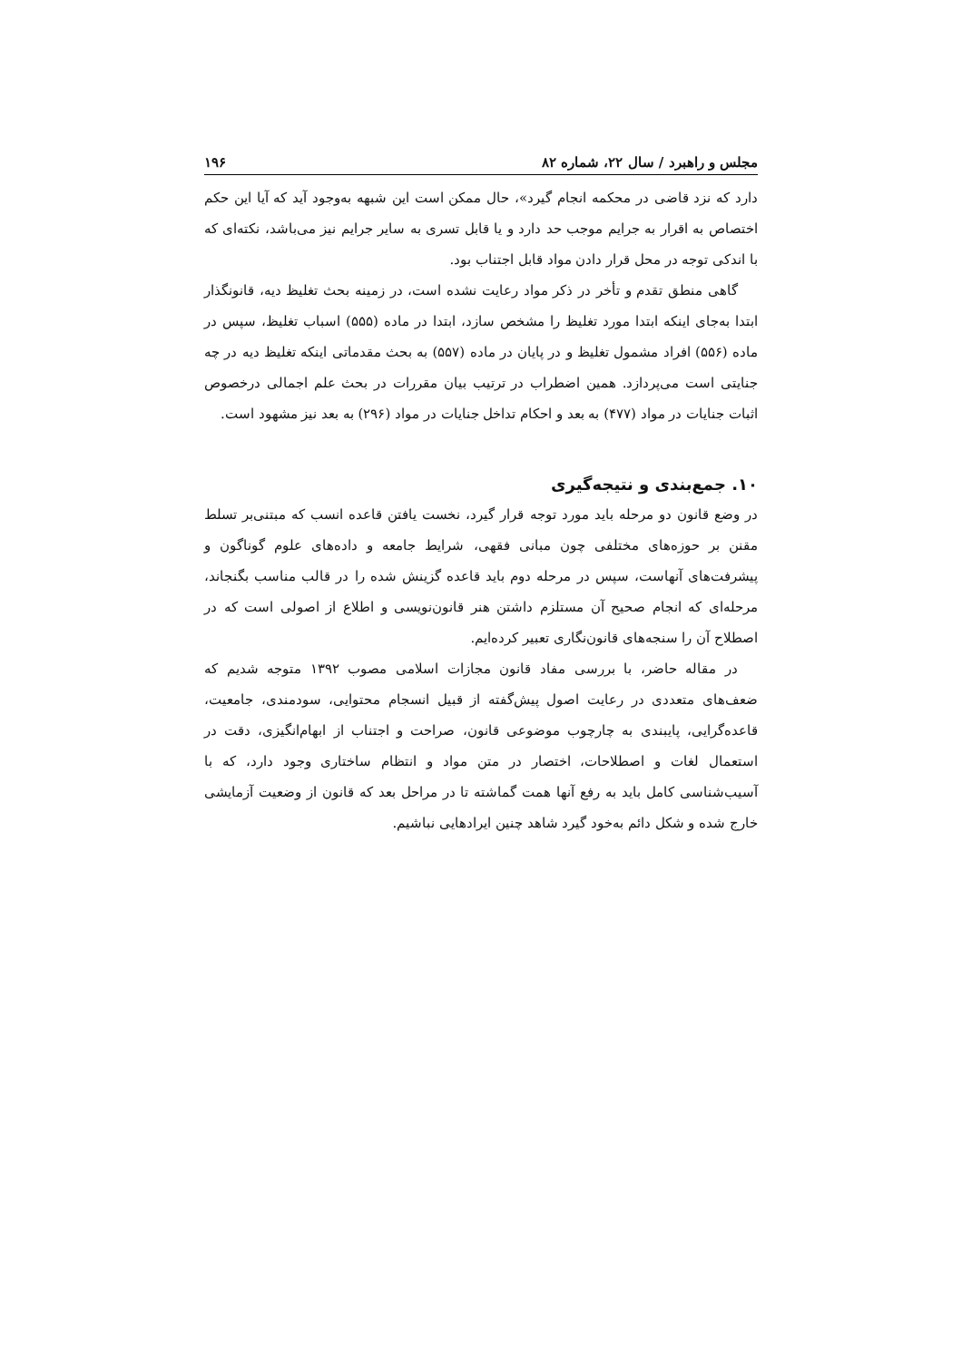مجلس و راهبرد / سال ۲۲، شماره ۸۲ ۱۹۶
دارد که نزد قاضی در محکمه انجام گیرد»، حال ممکن است این شبهه به‌وجود آید که آیا این حکم اختصاص به اقرار به جرایم موجب حد دارد و یا قابل تسری به سایر جرایم نیز می‌باشد، نکته‌ای که با اندکی توجه در محل قرار دادن مواد قابل اجتناب بود.
گاهی منطق تقدم و تأخر در ذکر مواد رعایت نشده است، در زمینه بحث تغلیظ دیه، قانونگذار ابتدا به‌جای اینکه ابتدا مورد تغلیظ را مشخص سازد، ابتدا در ماده (۵۵۵) اسباب تغلیظ، سپس در ماده (۵۵۶) افراد مشمول تغلیظ و در پایان در ماده (۵۵۷) به بحث مقدماتی اینکه تغلیظ دیه در چه جنایتی است می‌پردازد. همین اضطراب در ترتیب بیان مقررات در بحث علم اجمالی درخصوص اثبات جنایات در مواد (۴۷۷) به بعد و احکام تداخل جنایات در مواد (۲۹۶) به بعد نیز مشهود است.
۱۰. جمع‌بندی و نتیجه‌گیری
در وضع قانون دو مرحله باید مورد توجه قرار گیرد، نخست یافتن قاعده انسب که مبتنی‌بر تسلط مقنن بر حوزه‌های مختلفی چون مبانی فقهی، شرایط جامعه و داده‌های علوم گوناگون و پیشرفت‌های آنهاست، سپس در مرحله دوم باید قاعده گزینش شده را در قالب مناسب بگنجاند، مرحله‌ای که انجام صحیح آن مستلزم داشتن هنر قانون‌نویسی و اطلاع از اصولی است که در اصطلاح آن را سنجه‌های قانون‌نگاری تعبیر کرده‌ایم.
در مقاله حاضر، با بررسی مفاد قانون مجازات اسلامی مصوب ۱۳۹۲ متوجه شدیم که ضعف‌های متعددی در رعایت اصول پیش‌گفته از قبیل انسجام محتوایی، سودمندی، جامعیت، قاعده‌گرایی، پایبندی به چارچوب موضوعی قانون، صراحت و اجتناب از ابهام‌انگیزی، دقت در استعمال لغات و اصطلاحات، اختصار در متن مواد و انتظام ساختاری وجود دارد، که با آسیب‌شناسی کامل باید به رفع آنها همت گماشته تا در مراحل بعد که قانون از وضعیت آزمایشی خارج شده و شکل دائم به‌خود گیرد شاهد چنین ایرادهایی نباشیم.